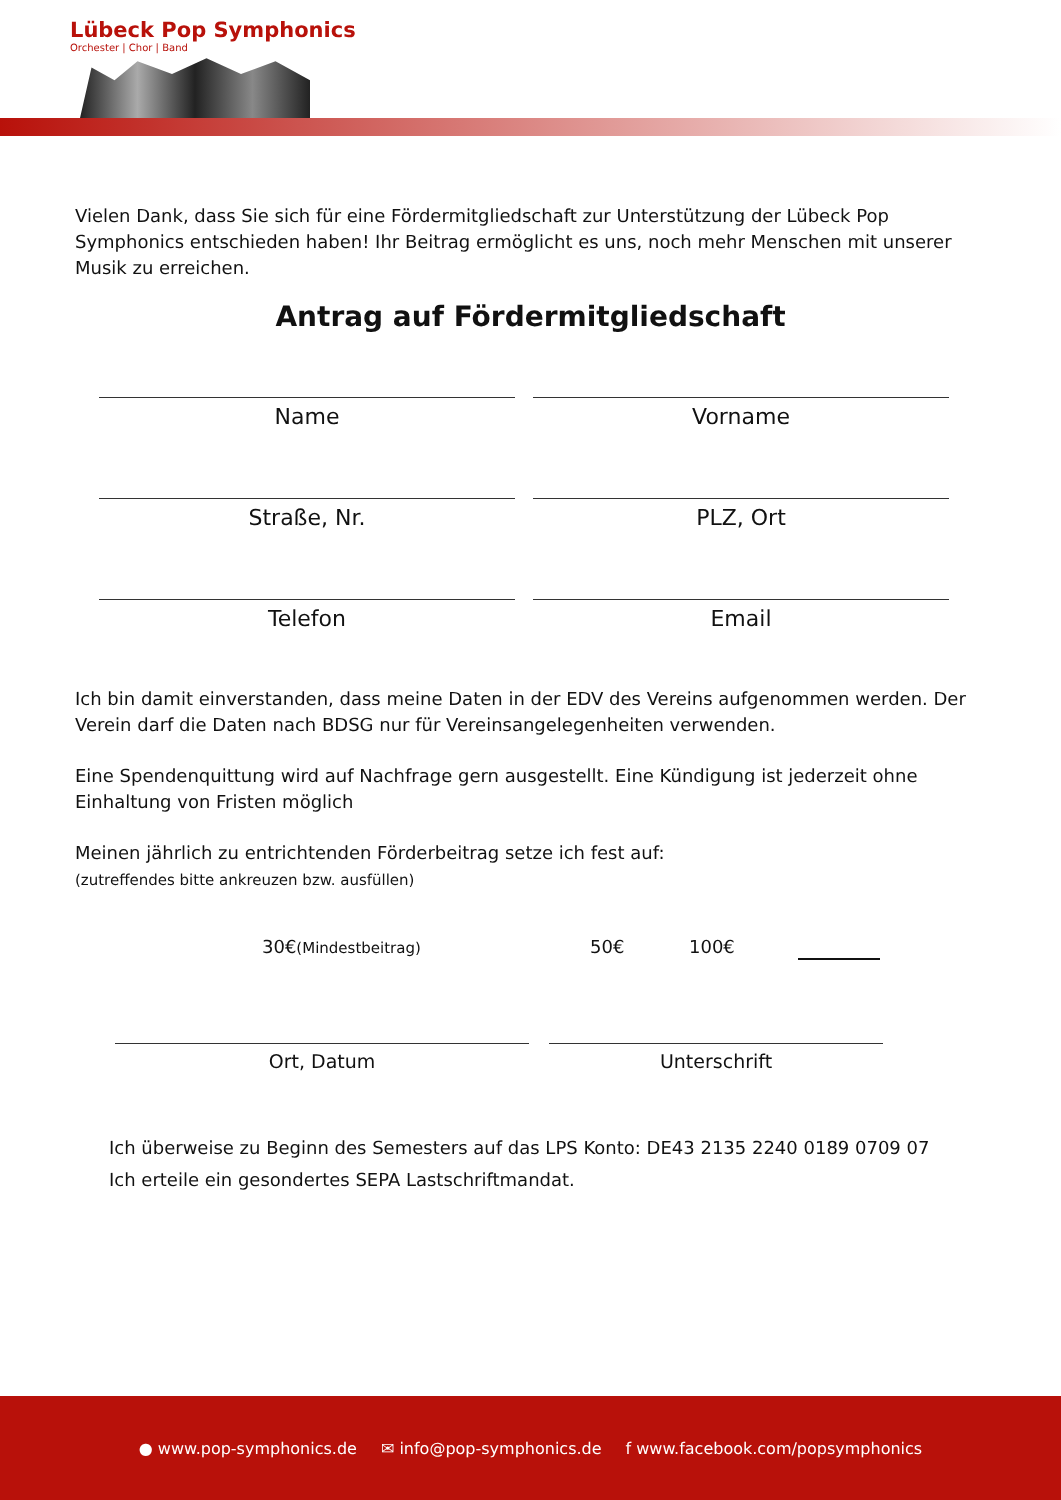Lübeck Pop Symphonics
Orchester | Chor | Band
Vielen Dank, dass Sie sich für eine Fördermitgliedschaft zur Unterstützung der Lübeck Pop Symphonics entschieden haben! Ihr Beitrag ermöglicht es uns, noch mehr Menschen mit unserer Musik zu erreichen.
Antrag auf Fördermitgliedschaft
Name Vorname
Straße, Nr. PLZ, Ort
Telefon Email
Ich bin damit einverstanden, dass meine Daten in der EDV des Vereins aufgenommen werden. Der Verein darf die Daten nach BDSG nur für Vereinsangelegenheiten verwenden.
Eine Spendenquittung wird auf Nachfrage gern ausgestellt. Eine Kündigung ist jederzeit ohne Einhaltung von Fristen möglich
Meinen jährlich zu entrichtenden Förderbeitrag setze ich fest auf:
(zutreffendes bitte ankreuzen bzw. ausfüllen)
30€(Mindestbeitrag) 50€ 100€
Ort, Datum Unterschrift
Ich überweise zu Beginn des Semesters auf das LPS Konto: DE43 2135 2240 0189 0709 07
Ich erteile ein gesondertes SEPA Lastschriftmandat.
● www.pop-symphonics.de ✉ info@pop-symphonics.de f www.facebook.com/popsymphonics